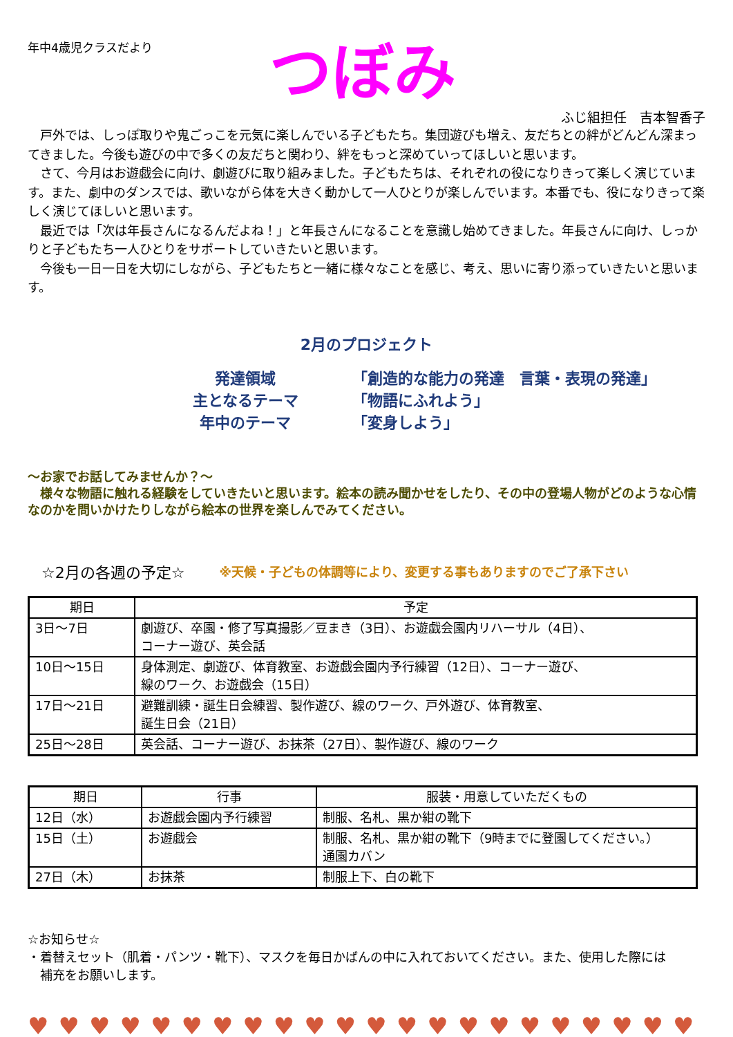年中4歳児クラスだより
つぼみ
ふじ組担任　吉本智香子
戸外では、しっぽ取りや鬼ごっこを元気に楽しんでいる子どもたち。集団遊びも増え、友だちとの絆がどんどん深まってきました。今後も遊びの中で多くの友だちと関わり、絆をもっと深めていってほしいと思います。
さて、今月はお遊戯会に向け、劇遊びに取り組みました。子どもたちは、それぞれの役になりきって楽しく演じています。また、劇中のダンスでは、歌いながら体を大きく動かして一人ひとりが楽しんでいます。本番でも、役になりきって楽しく演じてほしいと思います。
最近では「次は年長さんになるんだよね！」と年長さんになることを意識し始めてきました。年長さんに向け、しっかりと子どもたち一人ひとりをサポートしていきたいと思います。
今後も一日一日を大切にしながら、子どもたちと一緒に様々なことを感じ、考え、思いに寄り添っていきたいと思います。
2月のプロジェクト
発達領域 「創造的な能力の発達　言葉・表現の発達」
主となるテーマ 「物語にふれよう」
年中のテーマ 「変身しよう」
～お家でお話してみませんか？～
　様々な物語に触れる経験をしていきたいと思います。絵本の読み聞かせをしたり、その中の登場人物がどのような心情なのかを問いかけたりしながら絵本の世界を楽しんでみてください。
☆2月の各週の予定☆ ※天候・子どもの体調等により、変更する事もありますのでご了承下さい
| 期日 | 予定 |
| --- | --- |
| 3日～7日 | 劇遊び、卒園・修了写真撮影／豆まき（3日）、お遊戯会園内リハーサル（4日）、 コーナー遊び、英会話 |
| 10日～15日 | 身体測定、劇遊び、体育教室、お遊戯会園内予行練習（12日）、コーナー遊び、 線のワーク、お遊戯会（15日） |
| 17日～21日 | 避難訓練・誕生日会練習、製作遊び、線のワーク、戸外遊び、体育教室、 誕生日会（21日） |
| 25日～28日 | 英会話、コーナー遊び、お抹茶（27日）、製作遊び、線のワーク |
| 期日 | 行事 | 服装・用意していただくもの |
| --- | --- | --- |
| 12日（水） | お遊戯会園内予行練習 | 制服、名札、黒か紺の靴下 |
| 15日（土） | お遊戯会 | 制服、名札、黒か紺の靴下（9時までに登園してください。） 通園カバン |
| 27日（木） | お抹茶 | 制服上下、白の靴下 |
☆お知らせ☆
・着替えセット（肌着・パンツ・靴下）、マスクを毎日かばんの中に入れておいてください。また、使用した際には
　補充をお願いします。
♥♥♥♥♥♥♥♥♥♥♥♥♥♥♥♥♥♥♥♥♥♥